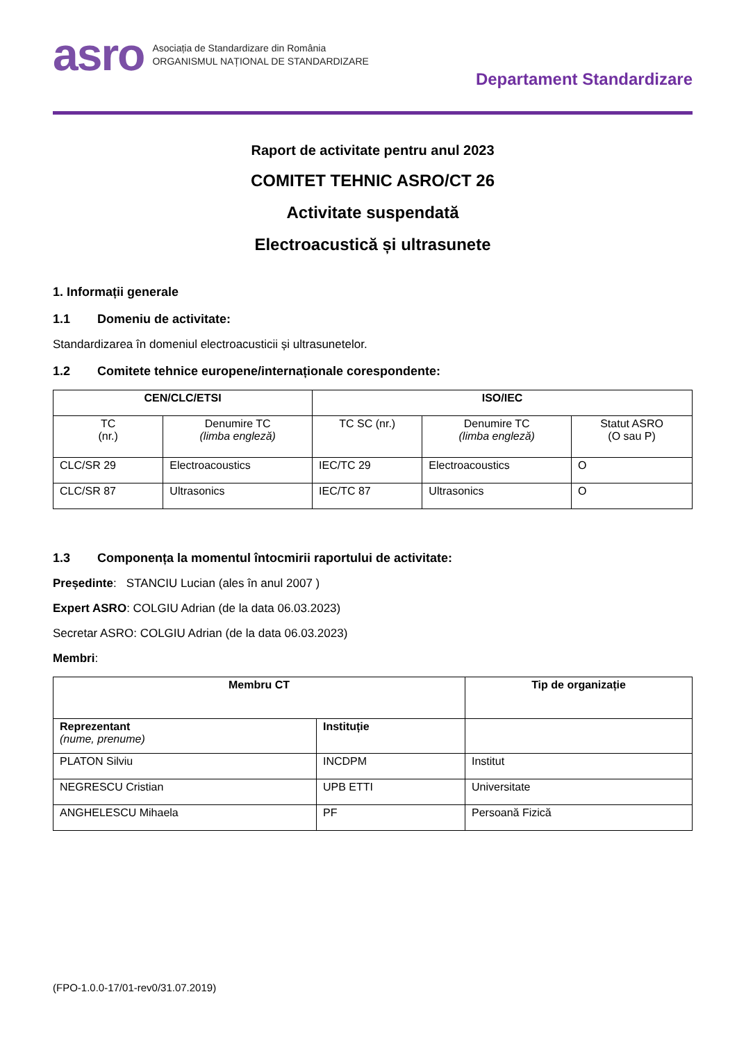asro
Asociația de Standardizare din România
ORGANISMUL NAȚIONAL DE STANDARDIZARE
Departament Standardizare
Raport de activitate pentru anul 2023
COMITET TEHNIC ASRO/CT 26
Activitate suspendată
Electroacustică și ultrasunete
1. Informații generale
1.1 Domeniu de activitate:
Standardizarea în domeniul electroacusticii și ultrasunetelor.
1.2 Comitete tehnice europene/internaționale corespondente:
| CEN/CLC/ETSI | | ISO/IEC | | |
| --- | --- | --- | --- | --- |
| TC (nr.) | Denumire TC (limba engleză) | TC SC (nr.) | Denumire TC (limba engleză) | Statut ASRO (O sau P) |
| CLC/SR 29 | Electroacoustics | IEC/TC 29 | Electroacoustics | O |
| CLC/SR 87 | Ultrasonics | IEC/TC 87 | Ultrasonics | O |
1.3 Componența la momentul întocmirii raportului de activitate:
Președinte: STANCIU Lucian (ales în anul 2007 )
Expert ASRO: COLGIU Adrian (de la data 06.03.2023)
Secretar ASRO: COLGIU Adrian (de la data 06.03.2023)
Membri:
| Membru CT | | Tip de organizație |
| --- | --- | --- |
| Reprezentant (nume, prenume) | Instituție | |
| PLATON Silviu | INCDPM | Institut |
| NEGRESCU Cristian | UPB ETTI | Universitate |
| ANGHELESCU Mihaela | PF | Persoană Fizică |
(FPO-1.0.0-17/01-rev0/31.07.2019)